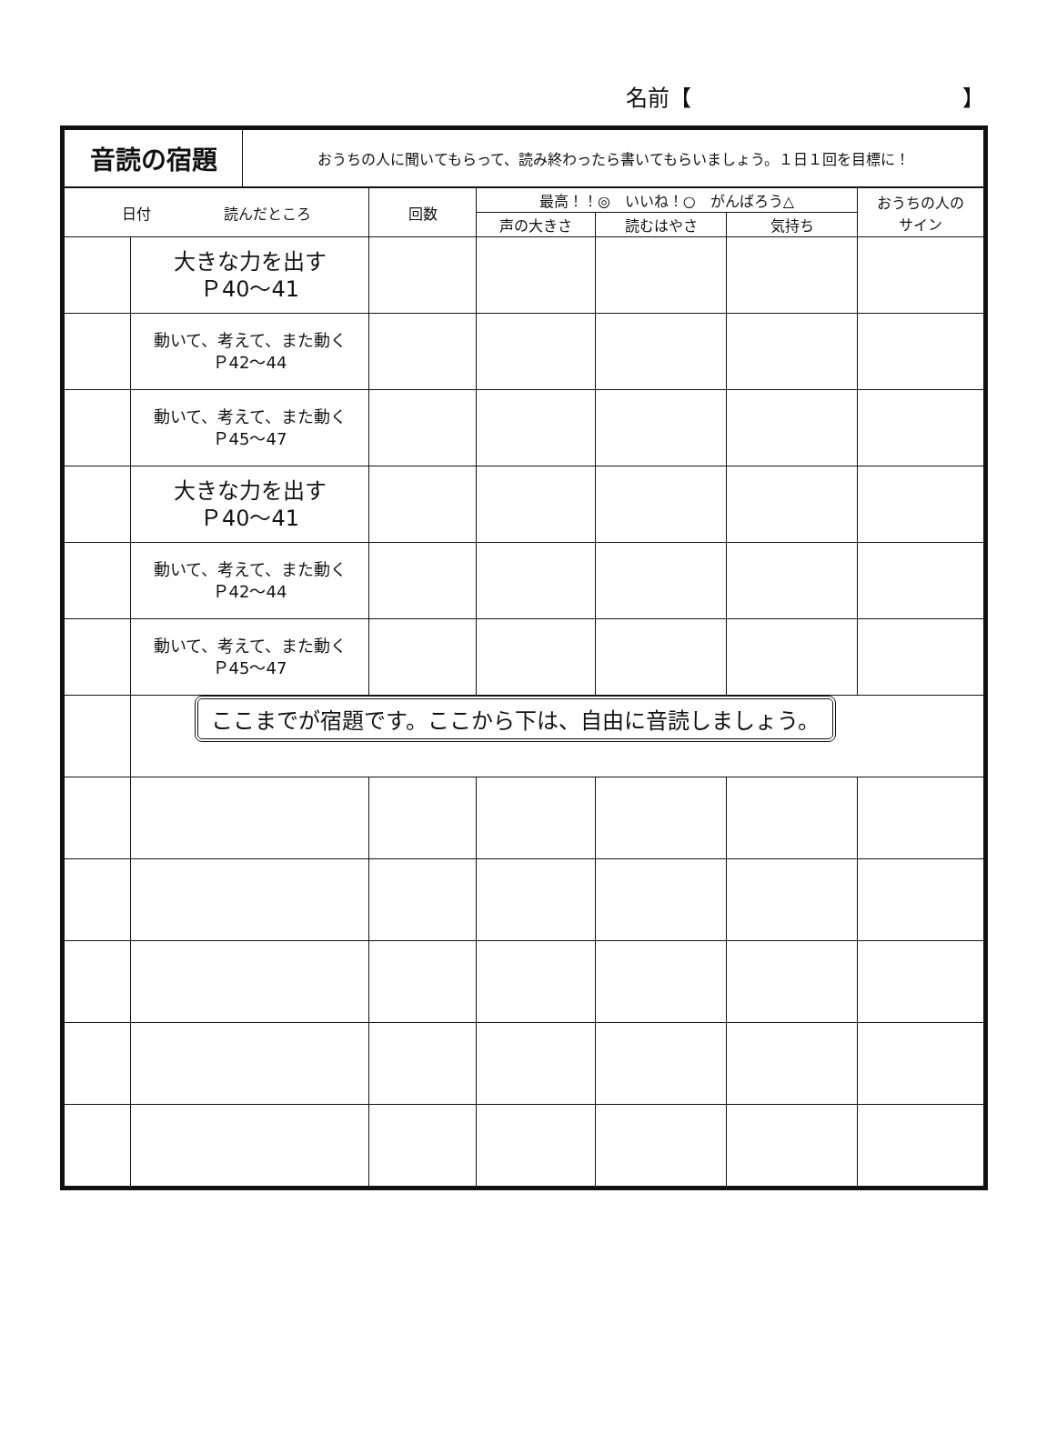名前【 】
| 音読の宿題 | おうちの人に聞いてもらって、読み終わったら書いてもらいましょう。１日１回を目標に！ |
| 日付 読んだところ | | 回数 | 最高！！◎ いいね！○ がんばろう△ | | | おうちの人の サイン |
| --- | --- | --- | --- | --- | --- | --- |
| | | | 声の大きさ | 読むはやさ | 気持ち | |
| | 大きな力を出す Ｐ40～41 | | | | | |
| | 動いて、考えて、また動く Ｐ42～44 | | | | | |
| | 動いて、考えて、また動く Ｐ45～47 | | | | | |
| | 大きな力を出す Ｐ40～41 | | | | | |
| | 動いて、考えて、また動く Ｐ42～44 | | | | | |
| | 動いて、考えて、また動く Ｐ45～47 | | | | | |
| | ここまでが宿題です。ここから下は、自由に音読しましょう。 | | | | | |